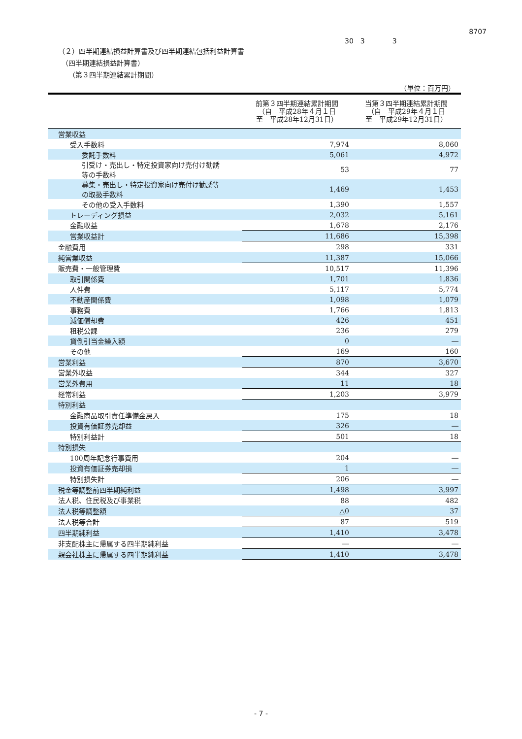8707
30　3　　　　3
（２）四半期連結損益計算書及び四半期連結包括利益計算書
　（四半期連結損益計算書）
　　（第３四半期連結累計期間）
（単位：百万円）
| | 前第３四半期連結累計期間 （自 平成28年４月１日 至 平成28年12月31日） | 当第３四半期連結累計期間 （自 平成29年４月１日 至 平成29年12月31日） |
| --- | --- | --- |
| 営業収益 | | |
| 受入手数料 | 7,974 | 8,060 |
| 委託手数料 | 5,061 | 4,972 |
| 引受け・売出し・特定投資家向け売付け勧誘 等の手数料 | 53 | 77 |
| 募集・売出し・特定投資家向け売付け勧誘等 の取扱手数料 | 1,469 | 1,453 |
| その他の受入手数料 | 1,390 | 1,557 |
| トレーディング損益 | 2,032 | 5,161 |
| 金融収益 | 1,678 | 2,176 |
| 営業収益計 | 11,686 | 15,398 |
| 金融費用 | 298 | 331 |
| 純営業収益 | 11,387 | 15,066 |
| 販売費・一般管理費 | 10,517 | 11,396 |
| 取引関係費 | 1,701 | 1,836 |
| 人件費 | 5,117 | 5,774 |
| 不動産関係費 | 1,098 | 1,079 |
| 事務費 | 1,766 | 1,813 |
| 減価償却費 | 426 | 451 |
| 租税公課 | 236 | 279 |
| 貸倒引当金繰入額 | 0 | ― |
| その他 | 169 | 160 |
| 営業利益 | 870 | 3,670 |
| 営業外収益 | 344 | 327 |
| 営業外費用 | 11 | 18 |
| 経常利益 | 1,203 | 3,979 |
| 特別利益 | | |
| 金融商品取引責任準備金戻入 | 175 | 18 |
| 投資有価証券売却益 | 326 | ― |
| 特別利益計 | 501 | 18 |
| 特別損失 | | |
| 100周年記念行事費用 | 204 | ― |
| 投資有価証券売却損 | 1 | ― |
| 特別損失計 | 206 | ― |
| 税金等調整前四半期純利益 | 1,498 | 3,997 |
| 法人税、住民税及び事業税 | 88 | 482 |
| 法人税等調整額 | △0 | 37 |
| 法人税等合計 | 87 | 519 |
| 四半期純利益 | 1,410 | 3,478 |
| 非支配株主に帰属する四半期純利益 | ― | ― |
| 親会社株主に帰属する四半期純利益 | 1,410 | 3,478 |
- 7 -